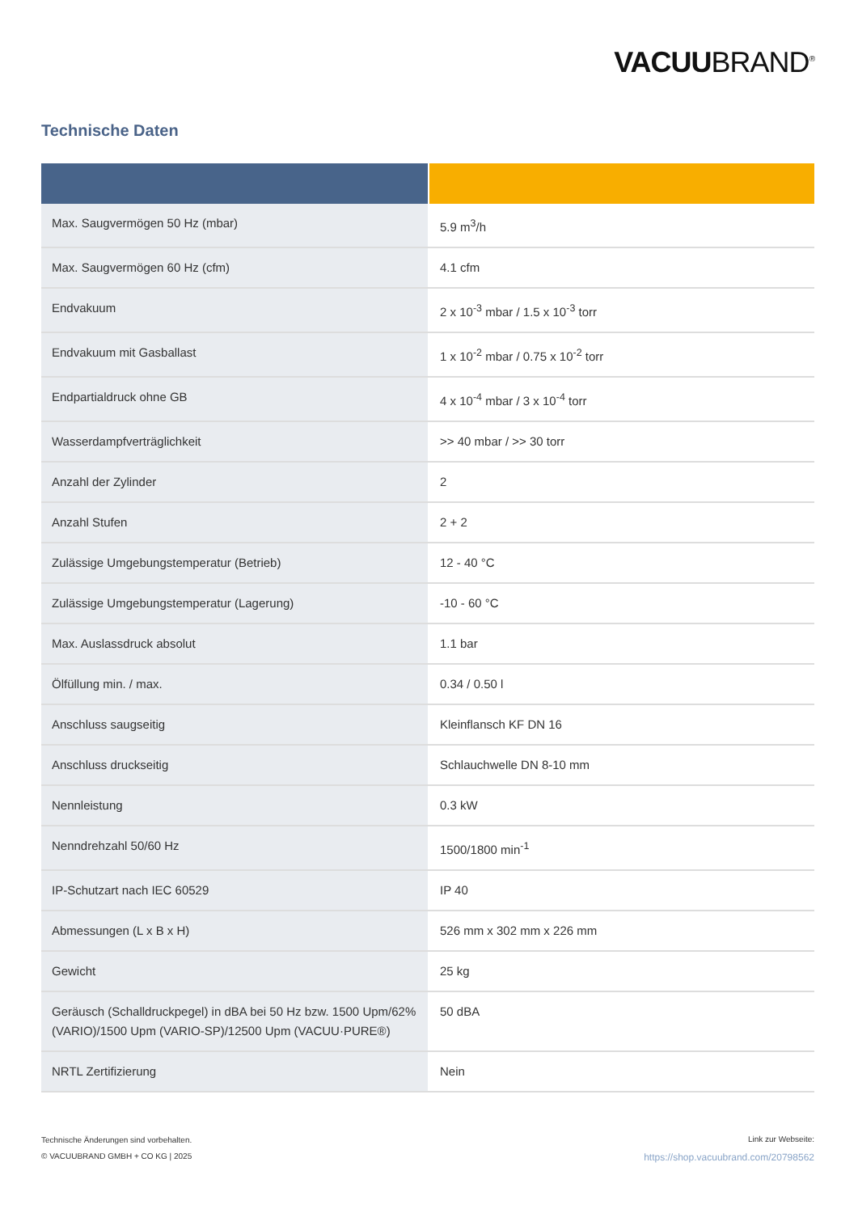VACUUBRAND<sup>®</sup>
Technische Daten
| Max. Saugvermögen 50 Hz (mbar) | 5.9 m<sup>3</sup>/h |
| Max. Saugvermögen 60 Hz (cfm) | 4.1 cfm |
| Endvakuum | 2 x 10<sup>-3</sup> mbar / 1.5 x 10<sup>-3</sup> torr |
| Endvakuum mit Gasballast | 1 x 10<sup>-2</sup> mbar / 0.75 x 10<sup>-2</sup> torr |
| Endpartialdruck ohne GB | 4 x 10<sup>-4</sup> mbar / 3 x 10<sup>-4</sup> torr |
| Wasserdampfverträglichkeit | >> 40 mbar / >> 30 torr |
| Anzahl der Zylinder | 2 |
| Anzahl Stufen | 2 + 2 |
| Zulässige Umgebungstemperatur (Betrieb) | 12 - 40 °C |
| Zulässige Umgebungstemperatur (Lagerung) | -10 - 60 °C |
| Max. Auslassdruck absolut | 1.1 bar |
| Ölfüllung min. / max. | 0.34 / 0.50 l |
| Anschluss saugseitig | Kleinflansch KF DN 16 |
| Anschluss druckseitig | Schlauchwelle DN 8-10 mm |
| Nennleistung | 0.3 kW |
| Nenndrehzahl 50/60 Hz | 1500/1800 min<sup>-1</sup> |
| IP-Schutzart nach IEC 60529 | IP 40 |
| Abmessungen (L x B x H) | 526 mm x 302 mm x 226 mm |
| Gewicht | 25 kg |
| Geräusch (Schalldruckpegel) in dBA bei 50 Hz bzw. 1500 Upm/62% (VARIO)/1500 Upm (VARIO-SP)/12500 Upm (VACUU·PURE®) | 50 dBA |
| NRTL Zertifizierung | Nein |
Technische Änderungen sind vorbehalten.
© VACUUBRAND GMBH + CO KG | 2025
Link zur Webseite:
https://shop.vacuubrand.com/20798562